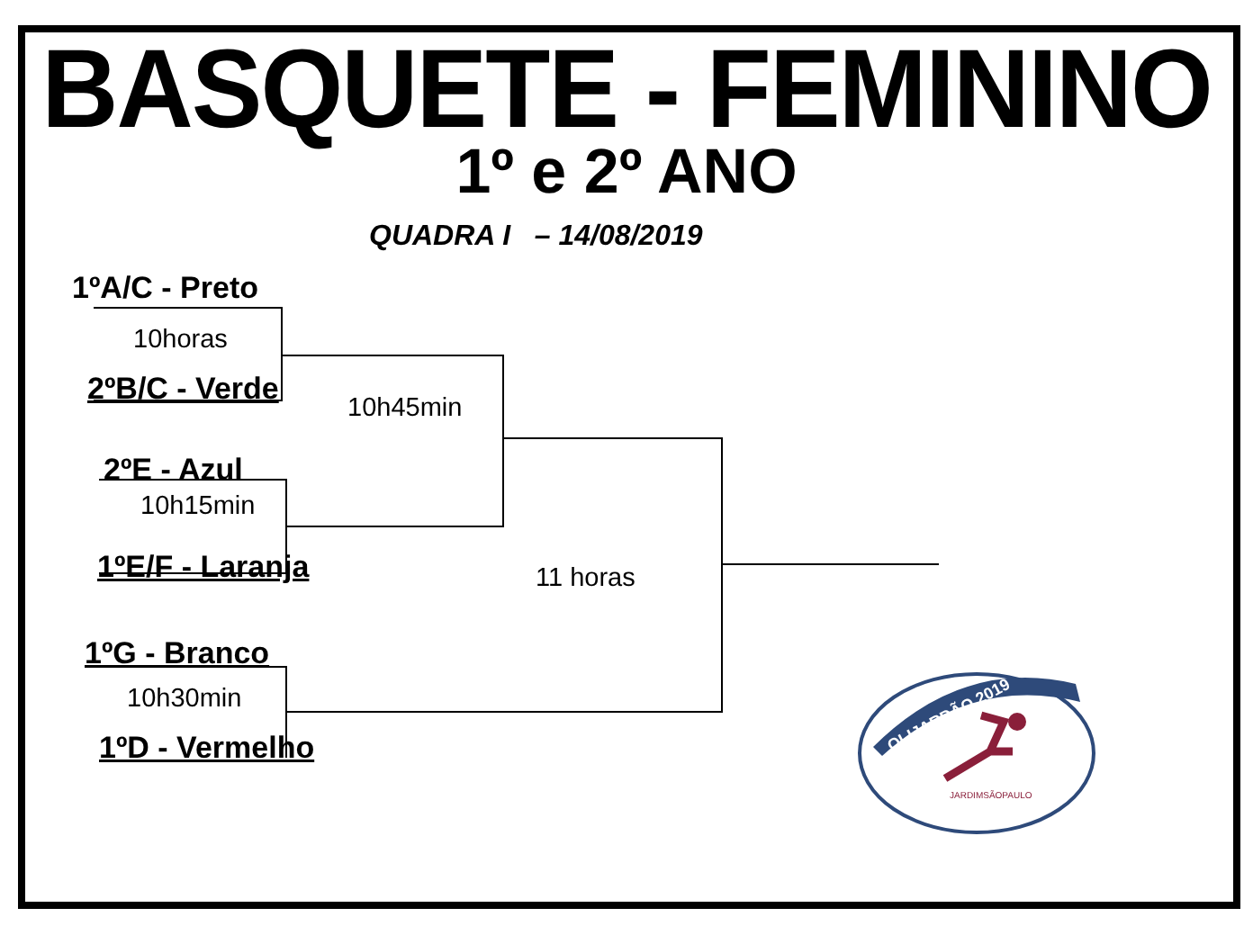BASQUETE - FEMININO
1º e 2º ANO
QUADRA I – 14/08/2019
1ºA/C - Preto
10horas
2ºB/C - Verde
10h45min
2ºE - Azul
10h15min
1ºE/F - Laranja 11 horas
1ºG - Branco
10h30min
1ºD - Vermelho
OLIJARDÃO 2019
JARDIMSÃOPAULO